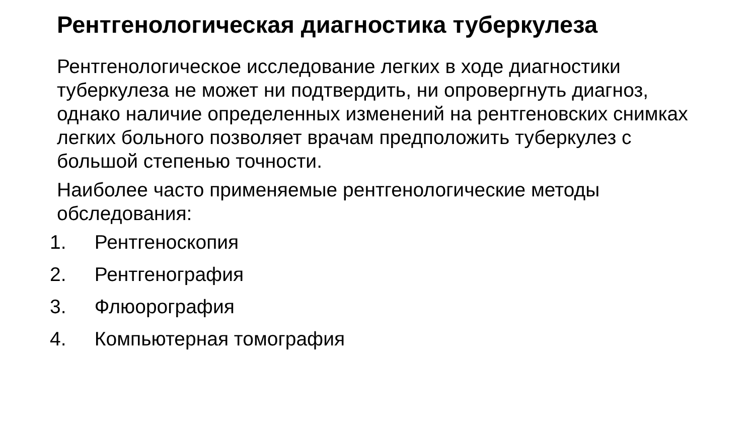Рентгенологическая диагностика туберкулеза
Рентгенологическое исследование легких в ходе диагностики туберкулеза не может ни подтвердить, ни опровергнуть диагноз, однако наличие определенных изменений на рентгеновских снимках легких больного позволяет врачам предположить туберкулез с большой степенью точности.
Наиболее часто применяемые рентгенологические методы обследования:
1. Рентгеноскопия
2. Рентгенография
3. Флюорография
4. Компьютерная томография